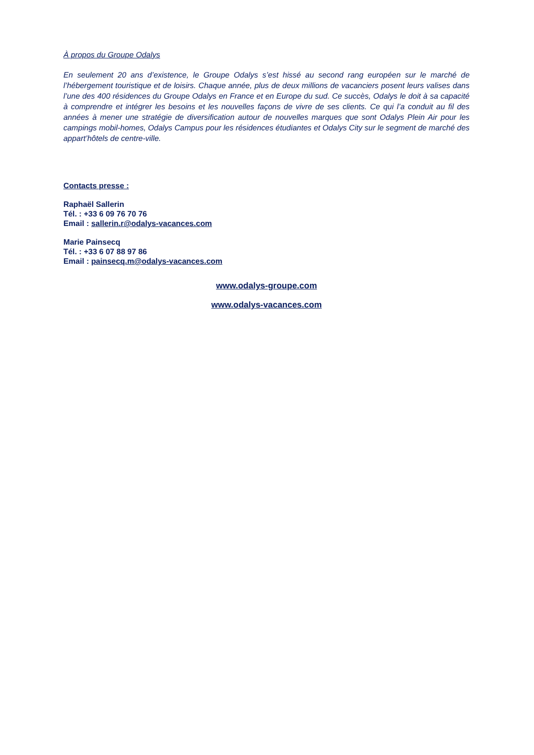À propos du Groupe Odalys
En seulement 20 ans d’existence, le Groupe Odalys s’est hissé au second rang européen sur le marché de l’hébergement touristique et de loisirs. Chaque année, plus de deux millions de vacanciers posent leurs valises dans l’une des 400 résidences du Groupe Odalys en France et en Europe du sud. Ce succès, Odalys le doit à sa capacité à comprendre et intégrer les besoins et les nouvelles façons de vivre de ses clients. Ce qui l’a conduit au fil des années à mener une stratégie de diversification autour de nouvelles marques que sont Odalys Plein Air pour les campings mobil-homes, Odalys Campus pour les résidences étudiantes et Odalys City sur le segment de marché des appart’hôtels de centre-ville.
Contacts presse :
Raphaël Sallerin
Tél. : +33 6 09 76 70 76
Email : sallerin.r@odalys-vacances.com
Marie Painsecq
Tél. : +33 6 07 88 97 86
Email : painsecq.m@odalys-vacances.com
www.odalys-groupe.com
www.odalys-vacances.com